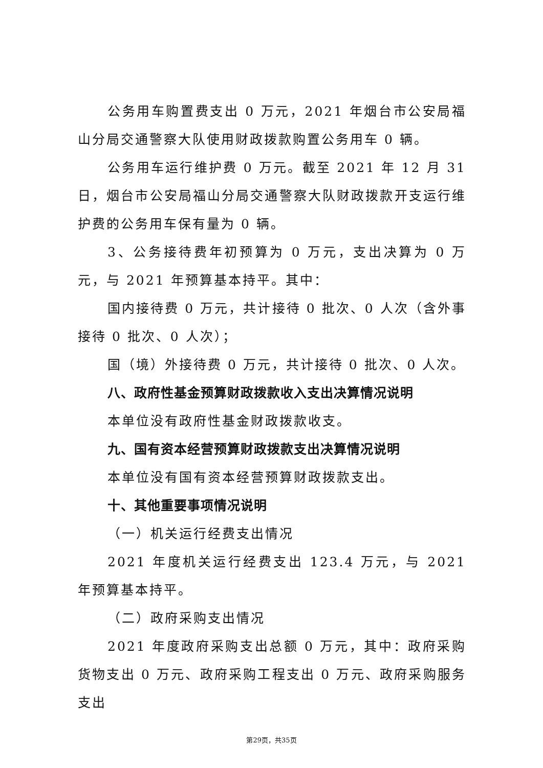公务用车购置费支出 0 万元，2021 年烟台市公安局福山分局交通警察大队使用财政拨款购置公务用车 0 辆。
公务用车运行维护费 0 万元。截至 2021 年 12 月 31 日，烟台市公安局福山分局交通警察大队财政拨款开支运行维护费的公务用车保有量为 0 辆。
3、公务接待费年初预算为 0 万元，支出决算为 0 万元，与 2021 年预算基本持平。其中：
国内接待费 0 万元，共计接待 0 批次、0 人次（含外事接待 0 批次、0 人次）；
国（境）外接待费 0 万元，共计接待 0 批次、0 人次。
八、政府性基金预算财政拨款收入支出决算情况说明
本单位没有政府性基金财政拨款收支。
九、国有资本经营预算财政拨款支出决算情况说明
本单位没有国有资本经营预算财政拨款支出。
十、其他重要事项情况说明
（一）机关运行经费支出情况
2021 年度机关运行经费支出 123.4 万元，与 2021 年预算基本持平。
（二）政府采购支出情况
2021 年度政府采购支出总额 0 万元，其中：政府采购货物支出 0 万元、政府采购工程支出 0 万元、政府采购服务支出
第29页，共35页